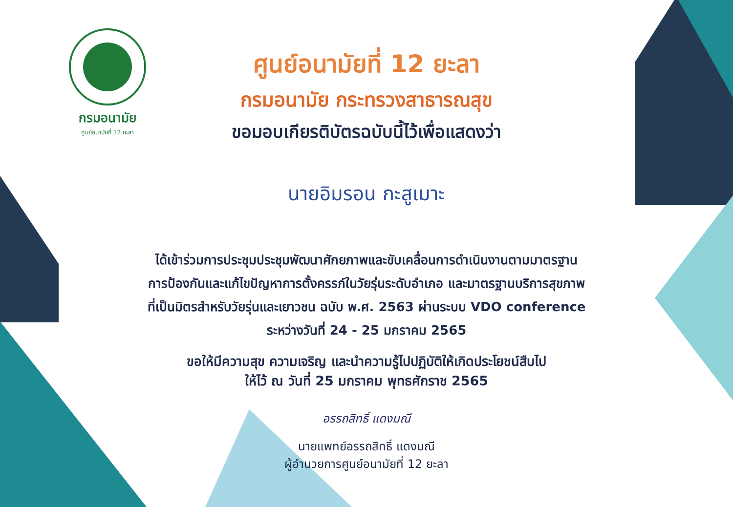กรมอนามัย
ศูนย์อนามัยที่ 12 ยะลา
ศูนย์อนามัยที่ 12 ยะลา
กรมอนามัย กระทรวงสาธารณสุข
ขอมอบเกียรติบัตรฉบับนี้ไว้เพื่อแสดงว่า
นายอิมรอน กะสูเมาะ
ได้เข้าร่วมการประชุมประชุมพัฒนาศักยภาพและขับเคลื่อนการดำเนินงานตามมาตรฐาน
การป้องกันและแก้ไขปัญหาการตั้งครรภ์ในวัยรุ่นระดับอำเภอ และมาตรฐานบริการสุขภาพ
ที่เป็นมิตรสำหรับวัยรุ่นและเยาวชน ฉบับ พ.ศ. 2563 ผ่านระบบ VDO conference
ระหว่างวันที่ 24 - 25 มกราคม 2565
ขอให้มีความสุข ความเจริญ และนำความรู้ไปปฏิบัติให้เกิดประโยชน์สืบไป
ให้ไว้ ณ วันที่ 25 มกราคม พุทธศักราช 2565
อรรถสิทธิ์ แดงมณี
นายแพทย์อรรถสิทธิ์ แดงมณี
ผู้อำนวยการศูนย์อนามัยที่ 12 ยะลา